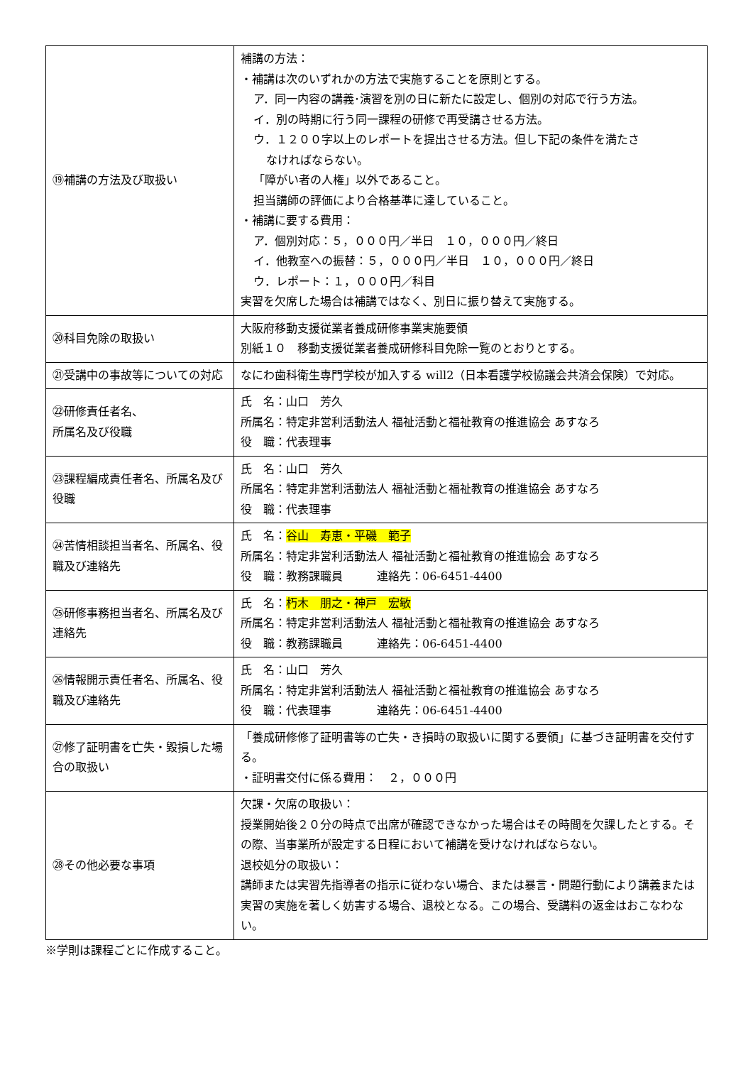| ⑲補講の方法及び取扱い | 補講の方法： ・補講は次のいずれかの方法で実施することを原則とする。 ア．同一内容の講義･演習を別の日に新たに設定し、個別の対応で行う方法。 イ．別の時期に行う同一課程の研修で再受講させる方法。 ウ．１２００字以上のレポートを提出させる方法。但し下記の条件を満たさ なければならない。 「障がい者の人権」以外であること。 担当講師の評価により合格基準に達していること。 ・補講に要する費用： ア．個別対応：５，０００円／半日 １０，０００円／終日 イ．他教室への振替：５，０００円／半日 １０，０００円／終日 ウ．レポート：１，０００円／科目 実習を欠席した場合は補講ではなく、別日に振り替えて実施する。 |
| ⑳科目免除の取扱い | 大阪府移動支援従業者養成研修事業実施要領 別紙１０ 移動支援従業者養成研修科目免除一覧のとおりとする。 |
| ㉑受講中の事故等についての対応 | なにわ歯科衛生専門学校が加入する will2（日本看護学校協議会共済会保険）で対応。 |
| ㉒研修責任者名、 所属名及び役職 | 氏 名：山口 芳久 所属名：特定非営利活動法人 福祉活動と福祉教育の推進協会 あすなろ 役 職：代表理事 |
| ㉓課程編成責任者名、所属名及び役職 | 氏 名：山口 芳久 所属名：特定非営利活動法人 福祉活動と福祉教育の推進協会 あすなろ 役 職：代表理事 |
| ㉔苦情相談担当者名、所属名、役職及び連絡先 | 氏 名： 谷山 寿恵・平磯 範子 所属名：特定非営利活動法人 福祉活動と福祉教育の推進協会 あすなろ 役 職：教務課職員 連絡先：06-6451-4400 |
| ㉕研修事務担当者名、所属名及び連絡先 | 氏 名： 朽木 朋之・神戸 宏敏 所属名：特定非営利活動法人 福祉活動と福祉教育の推進協会 あすなろ 役 職：教務課職員 連絡先：06-6451-4400 |
| ㉖情報開示責任者名、所属名、役職及び連絡先 | 氏 名：山口 芳久 所属名：特定非営利活動法人 福祉活動と福祉教育の推進協会 あすなろ 役 職：代表理事 連絡先：06-6451-4400 |
| ㉗修了証明書を亡失・毀損した場合の取扱い | 「養成研修修了証明書等の亡失・き損時の取扱いに関する要領」に基づき証明書を交付する。 ・証明書交付に係る費用： ２，０００円 |
| ㉘その他必要な事項 | 欠課・欠席の取扱い： 授業開始後２０分の時点で出席が確認できなかった場合はその時間を欠課したとする。その際、当事業所が設定する日程において補講を受けなければならない。 退校処分の取扱い： 講師または実習先指導者の指示に従わない場合、または暴言・問題行動により講義または実習の実施を著しく妨害する場合、退校となる。この場合、受講料の返金はおこなわない。 |
※学則は課程ごとに作成すること。